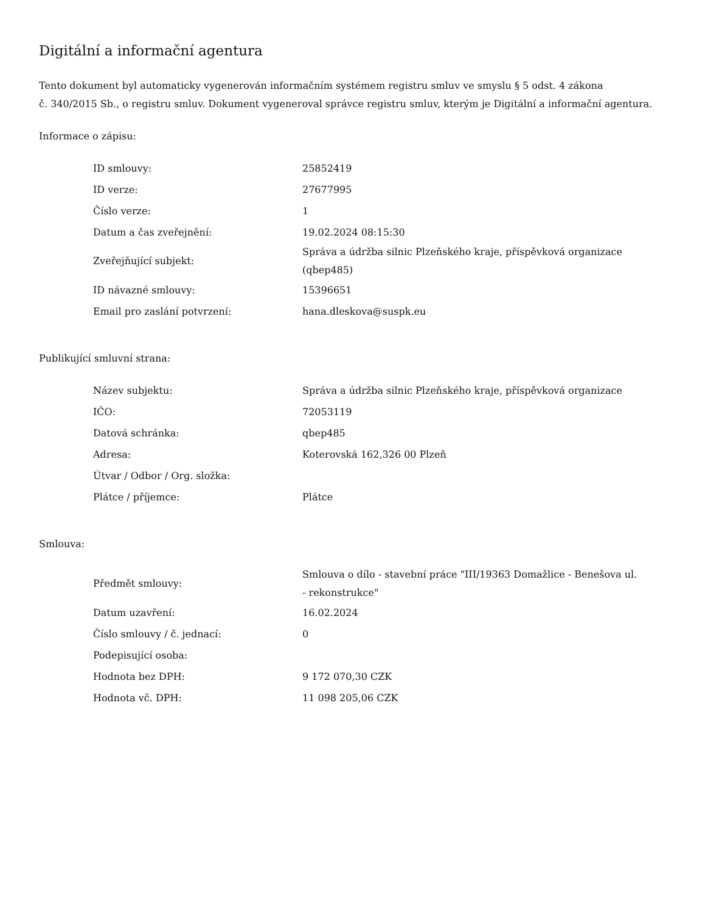Digitální a informační agentura
Tento dokument byl automaticky vygenerován informačním systémem registru smluv ve smyslu § 5 odst. 4 zákona
č. 340/2015 Sb., o registru smluv. Dokument vygeneroval správce registru smluv, kterým je Digitální a informační agentura.
Informace o zápisu:
| ID smlouvy: | 25852419 |
| ID verze: | 27677995 |
| Číslo verze: | 1 |
| Datum a čas zveřejnění: | 19.02.2024 08:15:30 |
| Zveřejňující subjekt: | Správa a údržba silnic Plzeňského kraje, příspěvková organizace (qbep485) |
| ID návazné smlouvy: | 15396651 |
| Email pro zaslání potvrzení: | hana.dleskova@suspk.eu |
Publikující smluvní strana:
| Název subjektu: | Správa a údržba silnic Plzeňského kraje, příspěvková organizace |
| IČO: | 72053119 |
| Datová schránka: | qbep485 |
| Adresa: | Koterovská 162,326 00 Plzeň |
| Útvar / Odbor / Org. složka: | |
| Plátce / příjemce: | Plátce |
Smlouva:
| Předmět smlouvy: | Smlouva o dílo - stavební práce "III/19363 Domažlice - Benešova ul. - rekonstrukce" |
| Datum uzavření: | 16.02.2024 |
| Číslo smlouvy / č. jednací: | 0 |
| Podepisující osoba: | |
| Hodnota bez DPH: | 9 172 070,30 CZK |
| Hodnota vč. DPH: | 11 098 205,06 CZK |